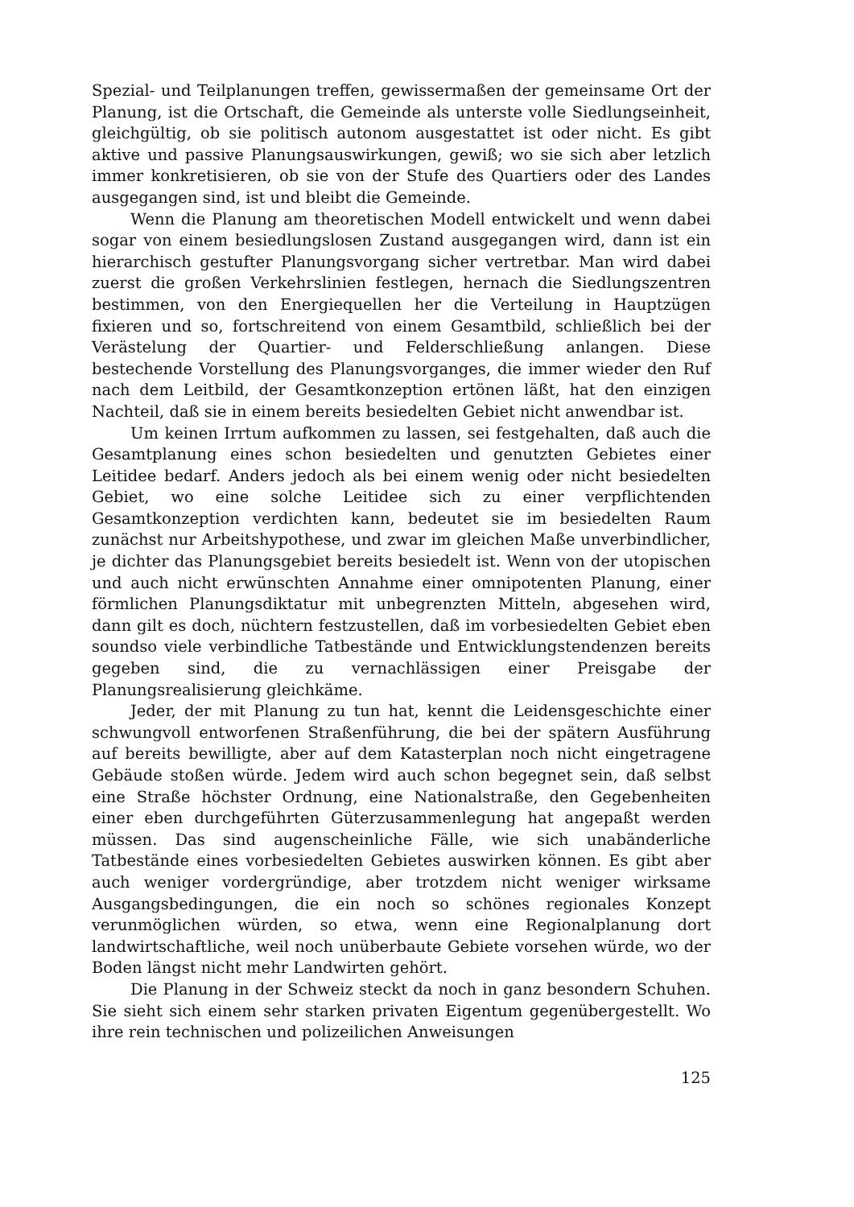Spezial- und Teilplanungen treffen, gewissermaßen der gemeinsame Ort der Planung, ist die Ortschaft, die Gemeinde als unterste volle Siedlungseinheit, gleichgültig, ob sie politisch autonom ausgestattet ist oder nicht. Es gibt aktive und passive Planungsauswirkungen, gewiß; wo sie sich aber letzlich immer konkretisieren, ob sie von der Stufe des Quartiers oder des Landes ausgegangen sind, ist und bleibt die Gemeinde.
Wenn die Planung am theoretischen Modell entwickelt und wenn dabei sogar von einem besiedlungslosen Zustand ausgegangen wird, dann ist ein hierarchisch gestufter Planungsvorgang sicher vertretbar. Man wird dabei zuerst die großen Verkehrslinien festlegen, hernach die Siedlungszentren bestimmen, von den Energiequellen her die Verteilung in Hauptzügen fixieren und so, fortschreitend von einem Gesamtbild, schließlich bei der Verästelung der Quartier- und Felderschließung anlangen. Diese bestechende Vorstellung des Planungsvorganges, die immer wieder den Ruf nach dem Leitbild, der Gesamtkonzeption ertönen läßt, hat den einzigen Nachteil, daß sie in einem bereits besiedelten Gebiet nicht anwendbar ist.
Um keinen Irrtum aufkommen zu lassen, sei festgehalten, daß auch die Gesamtplanung eines schon besiedelten und genutzten Gebietes einer Leitidee bedarf. Anders jedoch als bei einem wenig oder nicht besiedelten Gebiet, wo eine solche Leitidee sich zu einer verpflichtenden Gesamtkonzeption verdichten kann, bedeutet sie im besiedelten Raum zunächst nur Arbeitshypothese, und zwar im gleichen Maße unverbindlicher, je dichter das Planungsgebiet bereits besiedelt ist. Wenn von der utopischen und auch nicht erwünschten Annahme einer omnipotenten Planung, einer förmlichen Planungsdiktatur mit unbegrenzten Mitteln, abgesehen wird, dann gilt es doch, nüchtern festzustellen, daß im vorbesiedelten Gebiet eben soundso viele verbindliche Tatbestände und Entwicklungstendenzen bereits gegeben sind, die zu vernachlässigen einer Preisgabe der Planungsrealisierung gleichkäme.
Jeder, der mit Planung zu tun hat, kennt die Leidensgeschichte einer schwungvoll entworfenen Straßenführung, die bei der spätern Ausführung auf bereits bewilligte, aber auf dem Katasterplan noch nicht eingetragene Gebäude stoßen würde. Jedem wird auch schon begegnet sein, daß selbst eine Straße höchster Ordnung, eine Nationalstraße, den Gegebenheiten einer eben durchgeführten Güterzusammenlegung hat angepaßt werden müssen. Das sind augenscheinliche Fälle, wie sich unabänderliche Tatbestände eines vorbesiedelten Gebietes auswirken können. Es gibt aber auch weniger vordergründige, aber trotzdem nicht weniger wirksame Ausgangsbedingungen, die ein noch so schönes regionales Konzept verunmöglichen würden, so etwa, wenn eine Regionalplanung dort landwirtschaftliche, weil noch unüberbaute Gebiete vorsehen würde, wo der Boden längst nicht mehr Landwirten gehört.
Die Planung in der Schweiz steckt da noch in ganz besondern Schuhen. Sie sieht sich einem sehr starken privaten Eigentum gegenübergestellt. Wo ihre rein technischen und polizeilichen Anweisungen
125